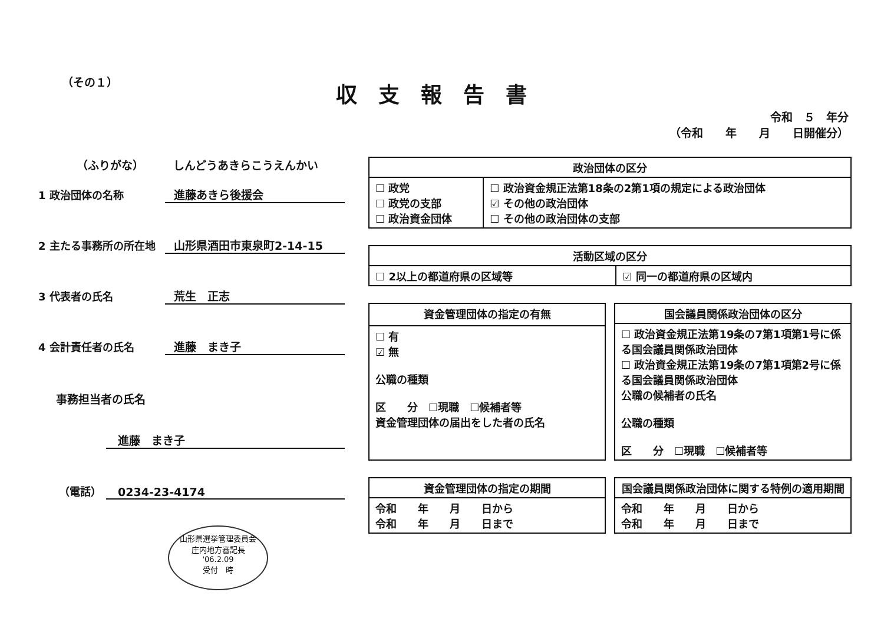（その１）
収支報告書
令和　５　年分
（令和　　年　　月　　日開催分）
（ふりがな） しんどうあきらこうえんかい
1 政治団体の名称 進藤あきら後援会
2 主たる事務所の所在地 山形県酒田市東泉町2-14-15
3 代表者の氏名 荒生　正志
4 会計責任者の氏名 進藤　まき子
事務担当者の氏名
進藤　まき子
（電話） 0234-23-4174
山形県選挙管理委員会
庄内地方審記長
'06.2.09
受付　時
| 政治団体の区分 | |
| --- | --- |
| ☐ 政党 ☐ 政党の支部 ☐ 政治資金団体 | ☐ 政治資金規正法第18条の2第1項の規定による政治団体 ☑ その他の政治団体 ☐ その他の政治団体の支部 |
| 活動区域の区分 | |
| --- | --- |
| ☐ 2以上の都道府県の区域等 | ☑ 同一の都道府県の区域内 |
| 資金管理団体の指定の有無 |
| --- |
| ☐ 有 ☑ 無 公職の種類 区 分 ☐現職 ☐候補者等 資金管理団体の届出をした者の氏名 |
| 国会議員関係政治団体の区分 |
| --- |
| ☐ 政治資金規正法第19条の7第1項第1号に係る国会議員関係政治団体 ☐ 政治資金規正法第19条の7第1項第2号に係る国会議員関係政治団体 公職の候補者の氏名 公職の種類 区 分 ☐現職 ☐候補者等 |
| 資金管理団体の指定の期間 |
| --- |
| 令和 年 月 日から 令和 年 月 日まで |
| 国会議員関係政治団体に関する特例の適用期間 |
| --- |
| 令和 年 月 日から 令和 年 月 日まで |